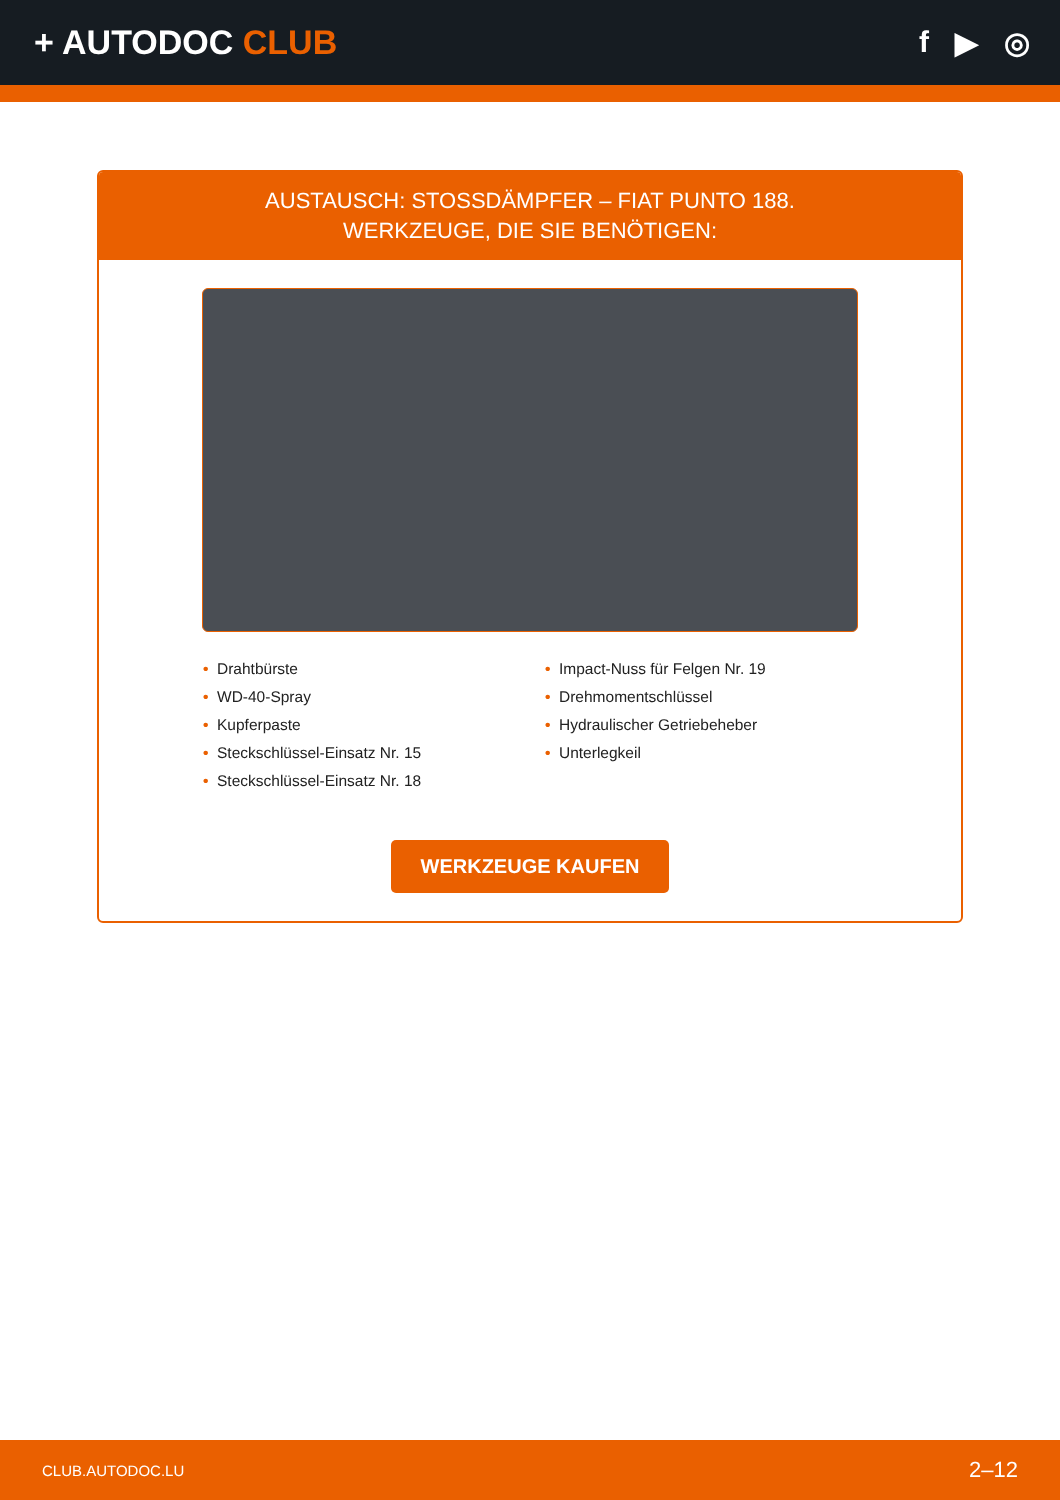+ AUTODOC CLUB f ▶ ◎
AUSTAUSCH: STOSSDÄMPFER – FIAT PUNTO 188.
WERKZEUGE, DIE SIE BENÖTIGEN:
• Drahtbürste
• WD-40-Spray
• Kupferpaste
• Steckschlüssel-Einsatz Nr. 15
• Steckschlüssel-Einsatz Nr. 18
• Impact-Nuss für Felgen Nr. 19
• Drehmomentschlüssel
• Hydraulischer Getriebeheber
• Unterlegkeil
WERKZEUGE KAUFEN
CLUB.AUTODOC.LU 2–12